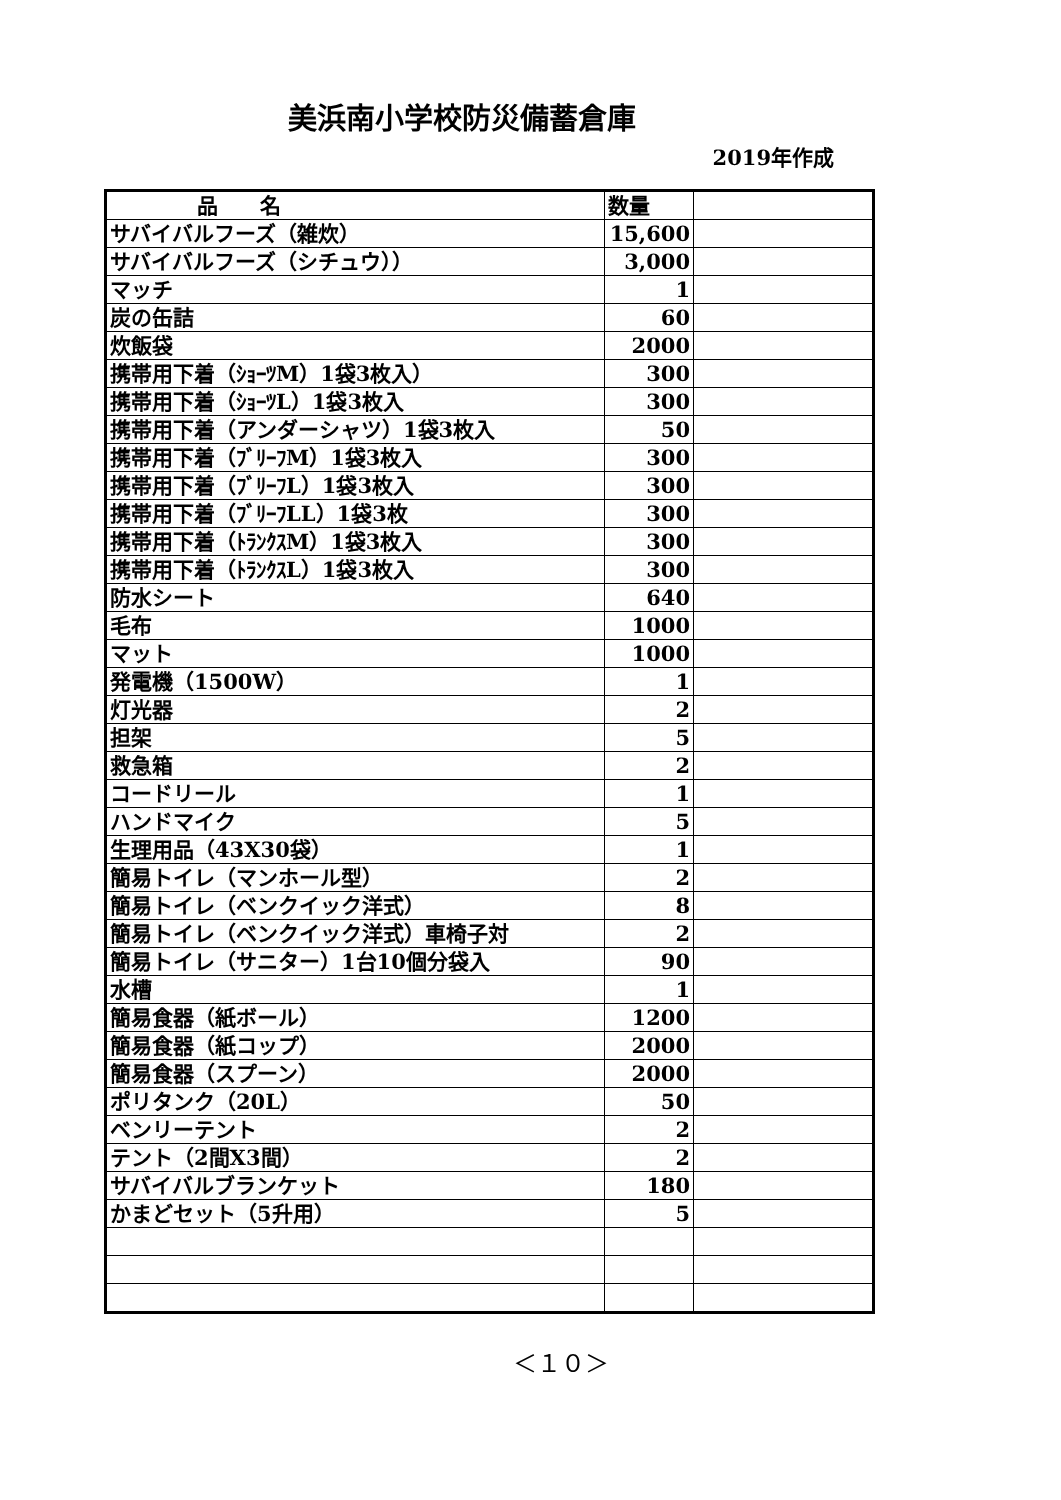美浜南小学校防災備蓄倉庫
2019年作成
| 品 名 | 数量 | |
| --- | --- | --- |
| サバイバルフーズ（雑炊） | 15,600 | |
| サバイバルフーズ（シチュウ）） | 3,000 | |
| マッチ | 1 | |
| 炭の缶詰 | 60 | |
| 炊飯袋 | 2000 | |
| 携帯用下着（ｼｮｰﾂM）1袋3枚入） | 300 | |
| 携帯用下着（ｼｮｰﾂL）1袋3枚入 | 300 | |
| 携帯用下着（アンダーシャツ）1袋3枚入 | 50 | |
| 携帯用下着（ﾌﾞﾘｰﾌM）1袋3枚入 | 300 | |
| 携帯用下着（ﾌﾞﾘｰﾌL）1袋3枚入 | 300 | |
| 携帯用下着（ﾌﾞﾘｰﾌLL）1袋3枚 | 300 | |
| 携帯用下着（ﾄﾗﾝｸｽM）1袋3枚入 | 300 | |
| 携帯用下着（ﾄﾗﾝｸｽL）1袋3枚入 | 300 | |
| 防水シート | 640 | |
| 毛布 | 1000 | |
| マット | 1000 | |
| 発電機（1500W） | 1 | |
| 灯光器 | 2 | |
| 担架 | 5 | |
| 救急箱 | 2 | |
| コードリール | 1 | |
| ハンドマイク | 5 | |
| 生理用品（43X30袋） | 1 | |
| 簡易トイレ（マンホール型） | 2 | |
| 簡易トイレ（ベンクイック洋式） | 8 | |
| 簡易トイレ（ベンクイック洋式）車椅子対 | 2 | |
| 簡易トイレ（サニター）1台10個分袋入 | 90 | |
| 水槽 | 1 | |
| 簡易食器（紙ボール） | 1200 | |
| 簡易食器（紙コップ） | 2000 | |
| 簡易食器（スプーン） | 2000 | |
| ポリタンク（20L） | 50 | |
| ベンリーテント | 2 | |
| テント（2間X3間） | 2 | |
| サバイバルブランケット | 180 | |
| かまどセット（5升用） | 5 | |
＜１０＞